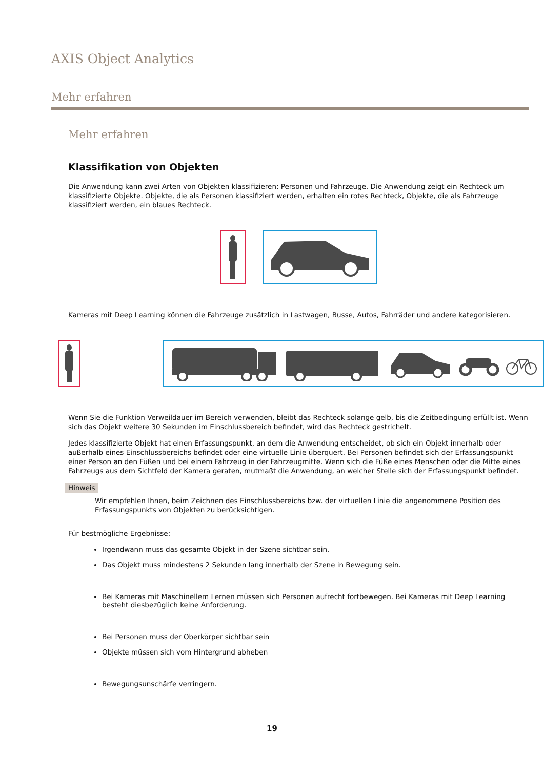AXIS Object Analytics
Mehr erfahren
Mehr erfahren
Klassifikation von Objekten
Die Anwendung kann zwei Arten von Objekten klassifizieren: Personen und Fahrzeuge. Die Anwendung zeigt ein Rechteck um klassifizierte Objekte. Objekte, die als Personen klassifiziert werden, erhalten ein rotes Rechteck, Objekte, die als Fahrzeuge klassifiziert werden, ein blaues Rechteck.
Kameras mit Deep Learning können die Fahrzeuge zusätzlich in Lastwagen, Busse, Autos, Fahrräder und andere kategorisieren.
Wenn Sie die Funktion Verweildauer im Bereich verwenden, bleibt das Rechteck solange gelb, bis die Zeitbedingung erfüllt ist. Wenn sich das Objekt weitere 30 Sekunden im Einschlussbereich befindet, wird das Rechteck gestrichelt.
Jedes klassifizierte Objekt hat einen Erfassungspunkt, an dem die Anwendung entscheidet, ob sich ein Objekt innerhalb oder außerhalb eines Einschlussbereichs befindet oder eine virtuelle Linie überquert. Bei Personen befindet sich der Erfassungspunkt einer Person an den Füßen und bei einem Fahrzeug in der Fahrzeugmitte. Wenn sich die Füße eines Menschen oder die Mitte eines Fahrzeugs aus dem Sichtfeld der Kamera geraten, mutmaßt die Anwendung, an welcher Stelle sich der Erfassungspunkt befindet.
Hinweis
Wir empfehlen Ihnen, beim Zeichnen des Einschlussbereichs bzw. der virtuellen Linie die angenommene Position des Erfassungspunkts von Objekten zu berücksichtigen.
Für bestmögliche Ergebnisse:
Irgendwann muss das gesamte Objekt in der Szene sichtbar sein.
Das Objekt muss mindestens 2 Sekunden lang innerhalb der Szene in Bewegung sein.
Bei Kameras mit Maschinellem Lernen müssen sich Personen aufrecht fortbewegen. Bei Kameras mit Deep Learning besteht diesbezüglich keine Anforderung.
Bei Personen muss der Oberkörper sichtbar sein
Objekte müssen sich vom Hintergrund abheben
Bewegungsunschärfe verringern.
19